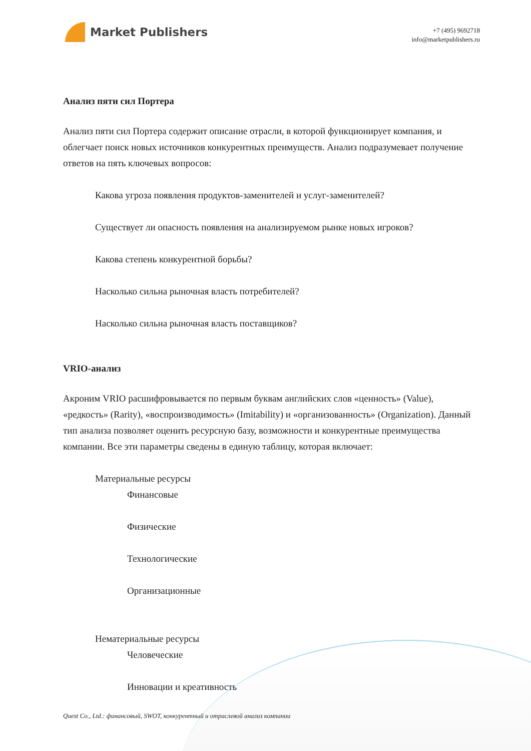Market Publishers
+7 (495) 9692718
info@marketpublishers.ru
Анализ пяти сил Портера
Анализ пяти сил Портера содержит описание отрасли, в которой функционирует компания, и облегчает поиск новых источников конкурентных преимуществ. Анализ подразумевает получение ответов на пять ключевых вопросов:
Какова угроза появления продуктов-заменителей и услуг-заменителей?
Существует ли опасность появления на анализируемом рынке новых игроков?
Какова степень конкурентной борьбы?
Насколько сильна рыночная власть потребителей?
Насколько сильна рыночная власть поставщиков?
VRIO-анализ
Акроним VRIO расшифровывается по первым буквам английских слов «ценность» (Value), «редкость» (Rarity), «воспроизводимость» (Imitability) и «организованность» (Organization). Данный тип анализа позволяет оценить ресурсную базу, возможности и конкурентные преимущества компании. Все эти параметры сведены в единую таблицу, которая включает:
Материальные ресурсы
Финансовые
Физические
Технологические
Организационные
Нематериальные ресурсы
Человеческие
Инновации и креативность
Quest Co., Ltd.: финансовый, SWOT, конкурентный и отраслевой анализ компании